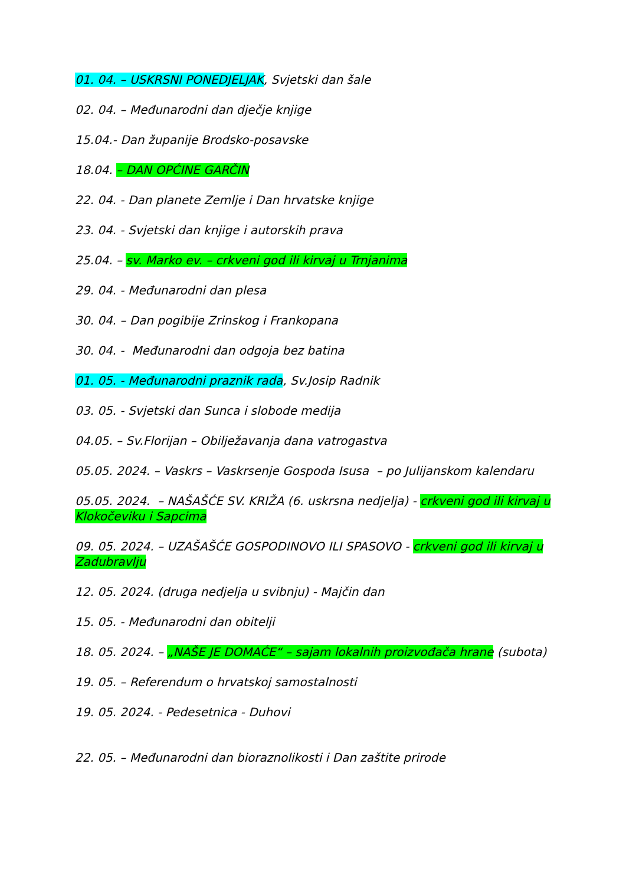01. 04. – USKRSNI PONEDJELJAK, Svjetski dan šale
02. 04. – Međunarodni dan dječje knjige
15.04.- Dan županije Brodsko-posavske
18.04. – DAN OPĆINE GARČIN
22. 04. - Dan planete Zemlje i Dan hrvatske knjige
23. 04. - Svjetski dan knjige i autorskih prava
25.04. – sv. Marko ev. – crkveni god ili kirvaj u Trnjanima
29. 04. - Međunarodni dan plesa
30. 04. – Dan pogibije Zrinskog i Frankopana
30. 04. - Međunarodni dan odgoja bez batina
01. 05. - Međunarodni praznik rada, Sv.Josip Radnik
03. 05. - Svjetski dan Sunca i slobode medija
04.05. – Sv.Florijan – Obilježavanja dana vatrogastva
05.05. 2024. – Vaskrs – Vaskrsenje Gospoda Isusa – po Julijanskom kalendaru
05.05. 2024. – NAŠAŠĆE SV. KRIŽA (6. uskrsna nedjelja) - crkveni god ili kirvaj u Klokočeviku i Sapcima
09. 05. 2024. – UZAŠAŠĆE GOSPODINOVO ILI SPASOVO - crkveni god ili kirvaj u Zadubravlju
12. 05. 2024. (druga nedjelja u svibnju) - Majčin dan
15. 05. - Međunarodni dan obitelji
18. 05. 2024. – „NAŠE JE DOMAĆE“ – sajam lokalnih proizvođača hrane (subota)
19. 05. – Referendum o hrvatskoj samostalnosti
19. 05. 2024. - Pedesetnica - Duhovi
22. 05. – Međunarodni dan bioraznolikosti i Dan zaštite prirode